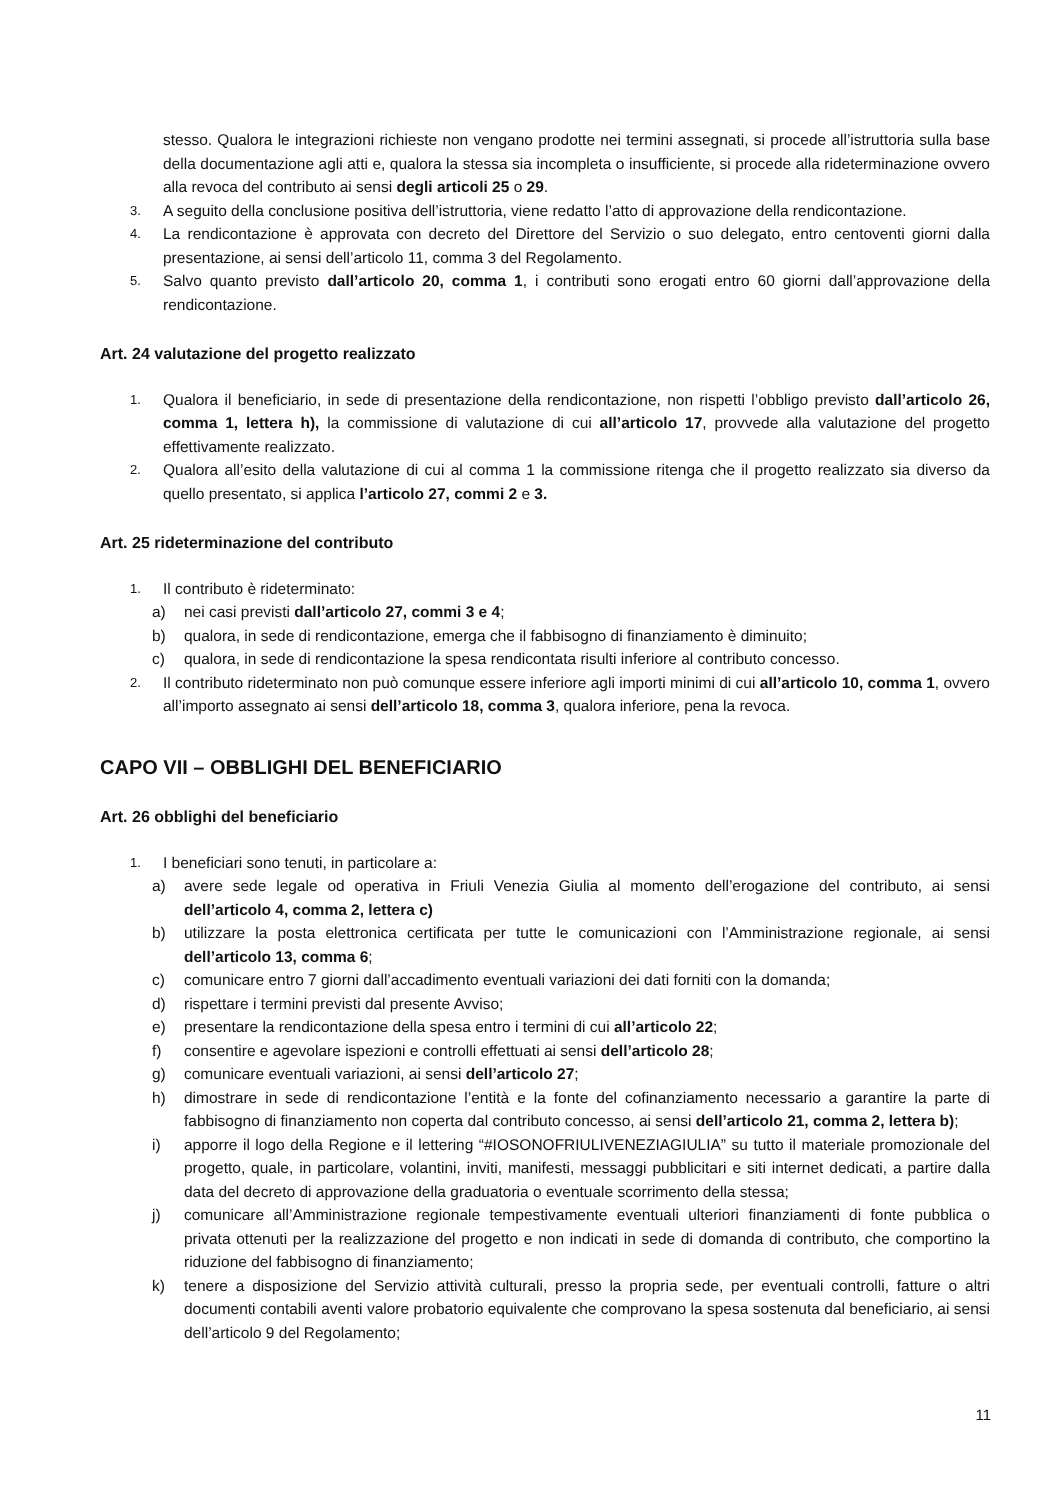stesso. Qualora le integrazioni richieste non vengano prodotte nei termini assegnati, si procede all’istruttoria sulla base della documentazione agli atti e, qualora la stessa sia incompleta o insufficiente, si procede alla rideterminazione ovvero alla revoca del contributo ai sensi degli articoli 25 o 29.
3. A seguito della conclusione positiva dell’istruttoria, viene redatto l’atto di approvazione della rendicontazione.
4. La rendicontazione è approvata con decreto del Direttore del Servizio o suo delegato, entro centoventi giorni dalla presentazione, ai sensi dell’articolo 11, comma 3 del Regolamento.
5. Salvo quanto previsto dall’articolo 20, comma 1, i contributi sono erogati entro 60 giorni dall’approvazione della rendicontazione.
Art. 24 valutazione del progetto realizzato
1. Qualora il beneficiario, in sede di presentazione della rendicontazione, non rispetti l’obbligo previsto dall’articolo 26, comma 1, lettera h), la commissione di valutazione di cui all’articolo 17, provvede alla valutazione del progetto effettivamente realizzato.
2. Qualora all’esito della valutazione di cui al comma 1 la commissione ritenga che il progetto realizzato sia diverso da quello presentato, si applica l’articolo 27, commi 2 e 3.
Art. 25 rideterminazione del contributo
1. Il contributo è rideterminato:
a) nei casi previsti dall’articolo 27, commi 3 e 4;
b) qualora, in sede di rendicontazione, emerga che il fabbisogno di finanziamento è diminuito;
c) qualora, in sede di rendicontazione la spesa rendicontata risulti inferiore al contributo concesso.
2. Il contributo rideterminato non può comunque essere inferiore agli importi minimi di cui all’articolo 10, comma 1, ovvero all’importo assegnato ai sensi dell’articolo 18, comma 3, qualora inferiore, pena la revoca.
CAPO VII – OBBLIGHI DEL BENEFICIARIO
Art. 26 obblighi del beneficiario
1. I beneficiari sono tenuti, in particolare a:
a) avere sede legale od operativa in Friuli Venezia Giulia al momento dell’erogazione del contributo, ai sensi dell’articolo 4, comma 2, lettera c)
b) utilizzare la posta elettronica certificata per tutte le comunicazioni con l’Amministrazione regionale, ai sensi dell’articolo 13, comma 6;
c) comunicare entro 7 giorni dall’accadimento eventuali variazioni dei dati forniti con la domanda;
d) rispettare i termini previsti dal presente Avviso;
e) presentare la rendicontazione della spesa entro i termini di cui all’articolo 22;
f) consentire e agevolare ispezioni e controlli effettuati ai sensi dell’articolo 28;
g) comunicare eventuali variazioni, ai sensi dell’articolo 27;
h) dimostrare in sede di rendicontazione l’entità e la fonte del cofinanziamento necessario a garantire la parte di fabbisogno di finanziamento non coperta dal contributo concesso, ai sensi dell’articolo 21, comma 2, lettera b);
i) apporre il logo della Regione e il lettering “#IOSONOFRIULIVENEZIAGIULIA” su tutto il materiale promozionale del progetto, quale, in particolare, volantini, inviti, manifesti, messaggi pubblicitari e siti internet dedicati, a partire dalla data del decreto di approvazione della graduatoria o eventuale scorrimento della stessa;
j) comunicare all’Amministrazione regionale tempestivamente eventuali ulteriori finanziamenti di fonte pubblica o privata ottenuti per la realizzazione del progetto e non indicati in sede di domanda di contributo, che comportino la riduzione del fabbisogno di finanziamento;
k) tenere a disposizione del Servizio attività culturali, presso la propria sede, per eventuali controlli, fatture o altri documenti contabili aventi valore probatorio equivalente che comprovano la spesa sostenuta dal beneficiario, ai sensi dell’articolo 9 del Regolamento;
11